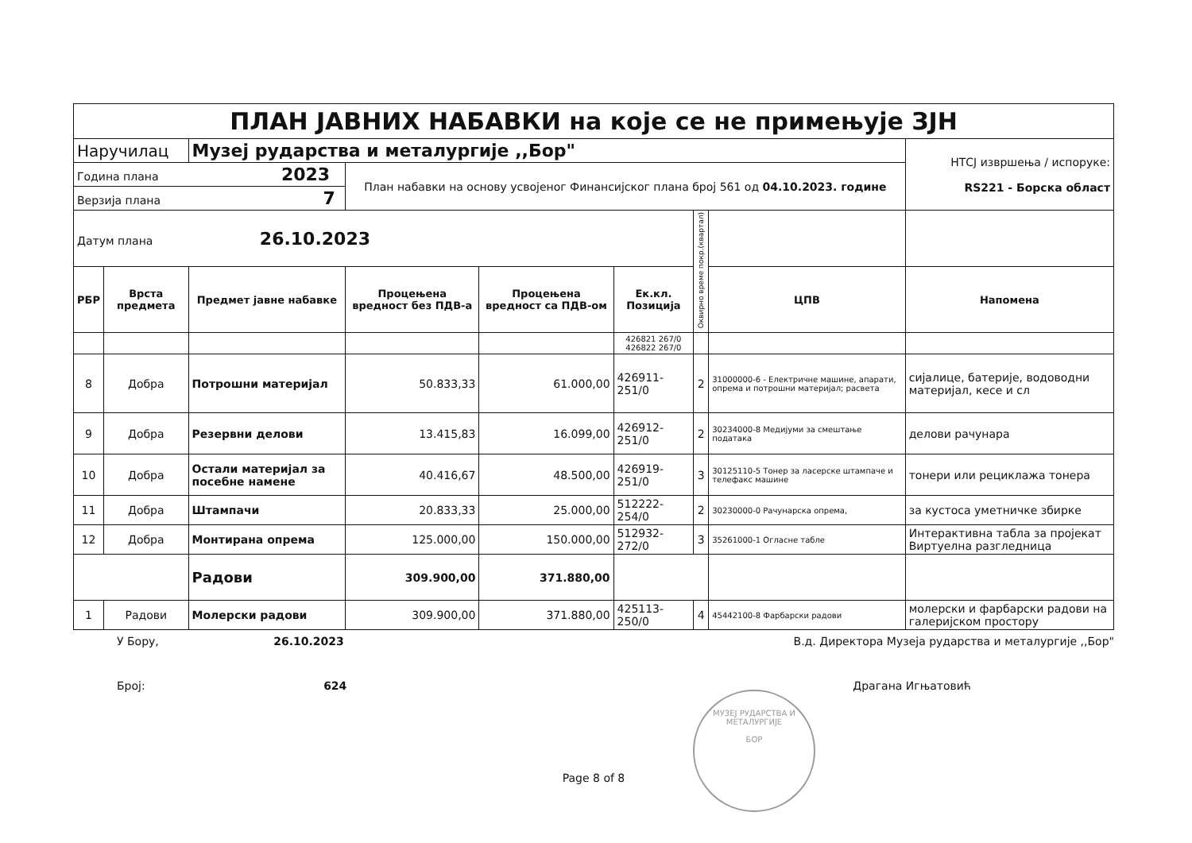| ПЛАН ЈАВНИХ НАБАВКИ на које се не примењује ЗЈН | | | | | | | | |
| Наручилац | | Музеј рударства и металургије ,,Бор" | | | | | | НТСЈ извршења / испоруке: RS221 - Борска област |
| Година плана 2023 | | | План набавки на основу усвојеног Финансијског плана број 561 од 04.10.2023. године | | | | | |
| Верзија плана 7 | | | | | | | | |
| Датум плана 26.10.2023 | | | | | | Оквирно време покр.(квартал) | | |
| РБР | Врста предмета | Предмет јавне набавке | Процењена вредност без ПДВ-а | Процењена вредност са ПДВ-ом | Ек.кл. Позиција | | ЦПВ | Напомена |
| | | | | | 426821 267/0 426822 267/0 | | | |
| 8 | Добра | Потрошни материјал | 50.833,33 | 61.000,00 | 426911-251/0 | 2 | 31000000-6 - Електричне машине, апарати, опрема и потрошни материјал; расвета | сијалице, батерије, водоводни материјал, кесе и сл |
| 9 | Добра | Резервни делови | 13.415,83 | 16.099,00 | 426912-251/0 | 2 | 30234000-8 Медијуми за смештање података | делови рачунара |
| 10 | Добра | Остали материјал за посебне намене | 40.416,67 | 48.500,00 | 426919-251/0 | 3 | 30125110-5 Тонер за ласерске штампаче и телефакс машине | тонери или рециклажа тонера |
| 11 | Добра | Штампачи | 20.833,33 | 25.000,00 | 512222-254/0 | 2 | 30230000-0 Рачунарска опрема, | за кустоса уметничке збирке |
| 12 | Добра | Монтирана опрема | 125.000,00 | 150.000,00 | 512932-272/0 | 3 | 35261000-1 Огласне табле | Интерактивна табла за пројекат Виртуелна разгледница |
| | | Радови | 309.900,00 | 371.880,00 | | | | |
| 1 | Радови | Молерски радови | 309.900,00 | 371.880,00 | 425113-250/0 | 4 | 45442100-8 Фарбарски радови | молерски и фарбарски радови на галеријском простору |
У Бору, 26.10.2023 В.д. Директора Музеја рударства и металургије ,,Бор"
Број: 624 Драгана Игњатовић
Page 8 of 8
МУЗЕЈ РУДАРСТВА И МЕТАЛУРГИЈЕ
БОР